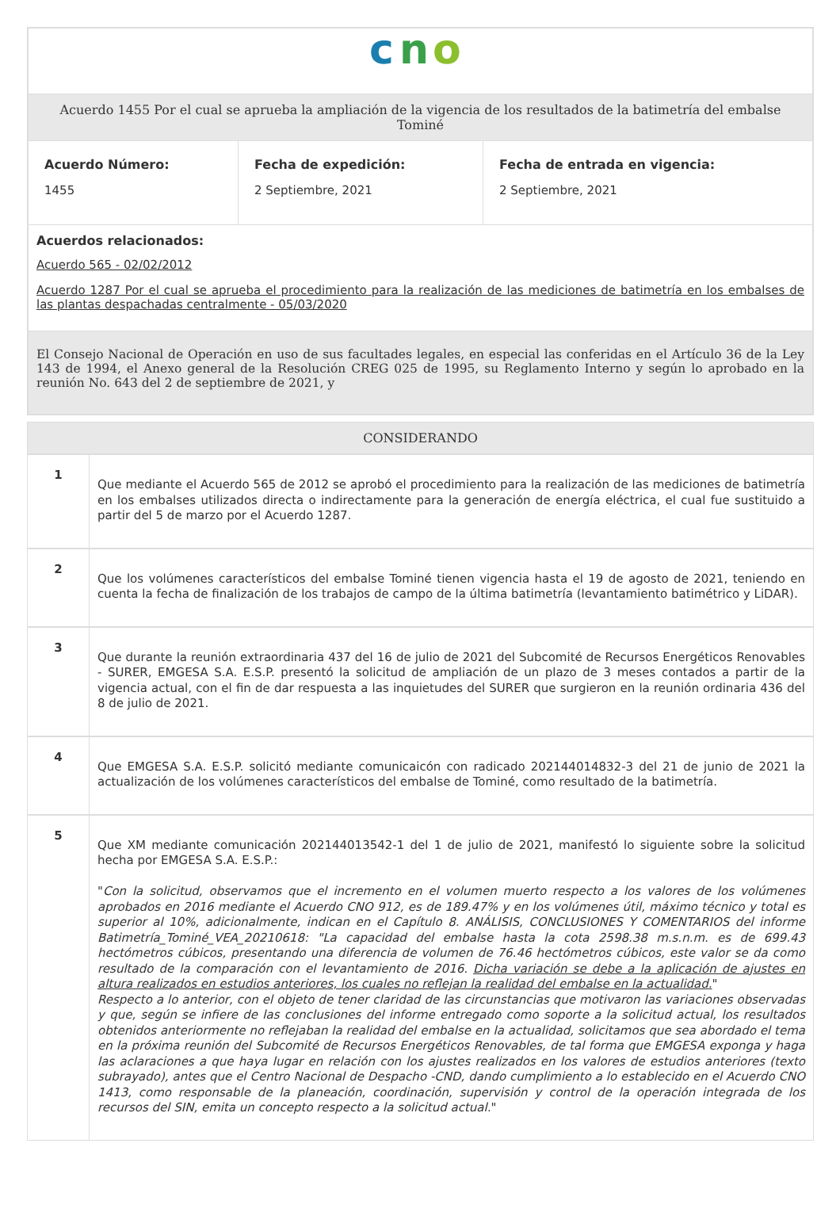c
n
o
Acuerdo 1455 Por el cual se aprueba la ampliación de la vigencia de los resultados de la batimetría del embalse Tominé
| Acuerdo Número: 1455 | Fecha de expedición: 2 Septiembre, 2021 | Fecha de entrada en vigencia: 2 Septiembre, 2021 |
Acuerdos relacionados:
Acuerdo 565 - 02/02/2012
Acuerdo 1287 Por el cual se aprueba el procedimiento para la realización de las mediciones de batimetría en los embalses de las plantas despachadas centralmente - 05/03/2020
El Consejo Nacional de Operación en uso de sus facultades legales, en especial las conferidas en el Artículo 36 de la Ley 143 de 1994, el Anexo general de la Resolución CREG 025 de 1995, su Reglamento Interno y según lo aprobado en la reunión No. 643 del 2 de septiembre de 2021, y
CONSIDERANDO
| 1 | Que mediante el Acuerdo 565 de 2012 se aprobó el procedimiento para la realización de las mediciones de batimetría en los embalses utilizados directa o indirectamente para la generación de energía eléctrica, el cual fue sustituido a partir del 5 de marzo por el Acuerdo 1287. |
| 2 | Que los volúmenes característicos del embalse Tominé tienen vigencia hasta el 19 de agosto de 2021, teniendo en cuenta la fecha de finalización de los trabajos de campo de la última batimetría (levantamiento batimétrico y LiDAR). |
| 3 | Que durante la reunión extraordinaria 437 del 16 de julio de 2021 del Subcomité de Recursos Energéticos Renovables - SURER, EMGESA S.A. E.S.P. presentó la solicitud de ampliación de un plazo de 3 meses contados a partir de la vigencia actual, con el fin de dar respuesta a las inquietudes del SURER que surgieron en la reunión ordinaria 436 del 8 de julio de 2021. |
| 4 | Que EMGESA S.A. E.S.P. solicitó mediante comunicaicón con radicado 202144014832-3 del 21 de junio de 2021 la actualización de los volúmenes característicos del embalse de Tominé, como resultado de la batimetría. |
| 5 | Que XM mediante comunicación 202144013542-1 del 1 de julio de 2021, manifestó lo siguiente sobre la solicitud hecha por EMGESA S.A. E.S.P.: " Con la solicitud, observamos que el incremento en el volumen muerto respecto a los valores de los volúmenes aprobados en 2016 mediante el Acuerdo CNO 912, es de 189.47% y en los volúmenes útil, máximo técnico y total es superior al 10%, adicionalmente, indican en el Capítulo 8. ANÁLISIS, CONCLUSIONES Y COMENTARIOS del informe Batimetría_Tominé_VEA_20210618: "La capacidad del embalse hasta la cota 2598.38 m.s.n.m. es de 699.43 hectómetros cúbicos, presentando una diferencia de volumen de 76.46 hectómetros cúbicos, este valor se da como resultado de la comparación con el levantamiento de 2016. Dicha variación se debe a la aplicación de ajustes en altura realizados en estudios anteriores, los cuales no reflejan la realidad del embalse en la actualidad. " Respecto a lo anterior, con el objeto de tener claridad de las circunstancias que motivaron las variaciones observadas y que, según se infiere de las conclusiones del informe entregado como soporte a la solicitud actual, los resultados obtenidos anteriormente no reflejaban la realidad del embalse en la actualidad, solicitamos que sea abordado el tema en la próxima reunión del Subcomité de Recursos Energéticos Renovables, de tal forma que EMGESA exponga y haga las aclaraciones a que haya lugar en relación con los ajustes realizados en los valores de estudios anteriores (texto subrayado), antes que el Centro Nacional de Despacho -CND, dando cumplimiento a lo establecido en el Acuerdo CNO 1413, como responsable de la planeación, coordinación, supervisión y control de la operación integrada de los recursos del SIN, emita un concepto respecto a la solicitud actual. " |